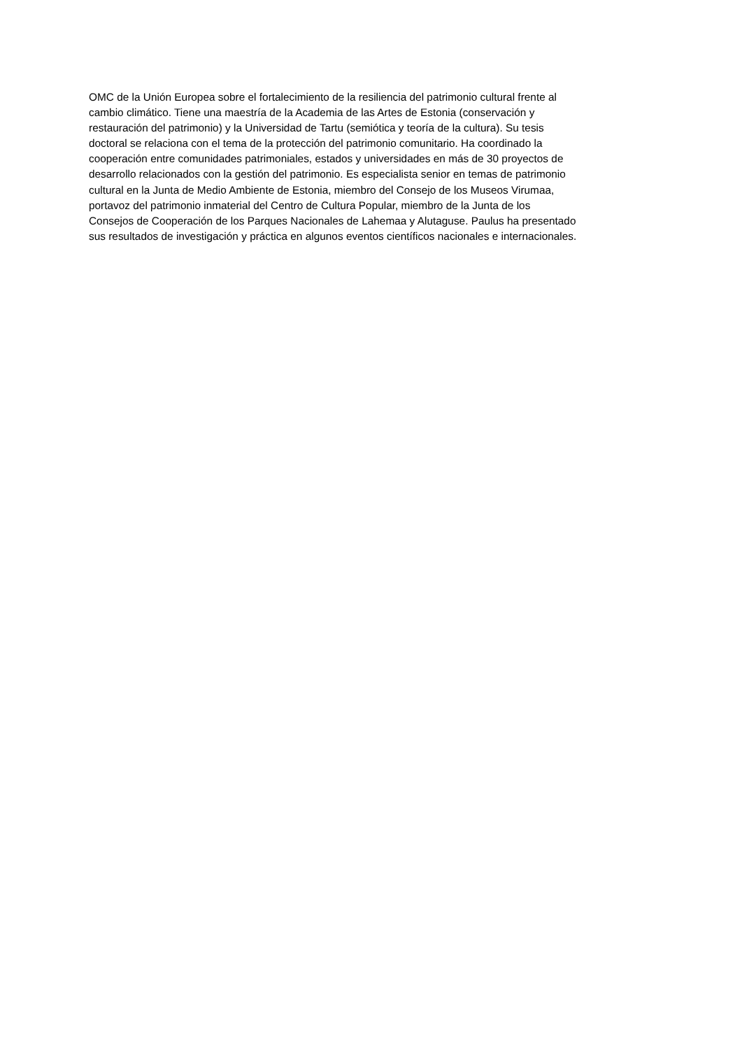OMC de la Unión Europea sobre el fortalecimiento de la resiliencia del patrimonio cultural frente al
cambio climático. Tiene una maestría de la Academia de las Artes de Estonia (conservación y
restauración del patrimonio) y la Universidad de Tartu (semiótica y teoría de la cultura). Su tesis
doctoral se relaciona con el tema de la protección del patrimonio comunitario. Ha coordinado la
cooperación entre comunidades patrimoniales, estados y universidades en más de 30 proyectos de
desarrollo relacionados con la gestión del patrimonio. Es especialista senior en temas de patrimonio
cultural en la Junta de Medio Ambiente de Estonia, miembro del Consejo de los Museos Virumaa,
portavoz del patrimonio inmaterial del Centro de Cultura Popular, miembro de la Junta de los
Consejos de Cooperación de los Parques Nacionales de Lahemaa y Alutaguse. Paulus ha presentado
sus resultados de investigación y práctica en algunos eventos científicos nacionales e internacionales.